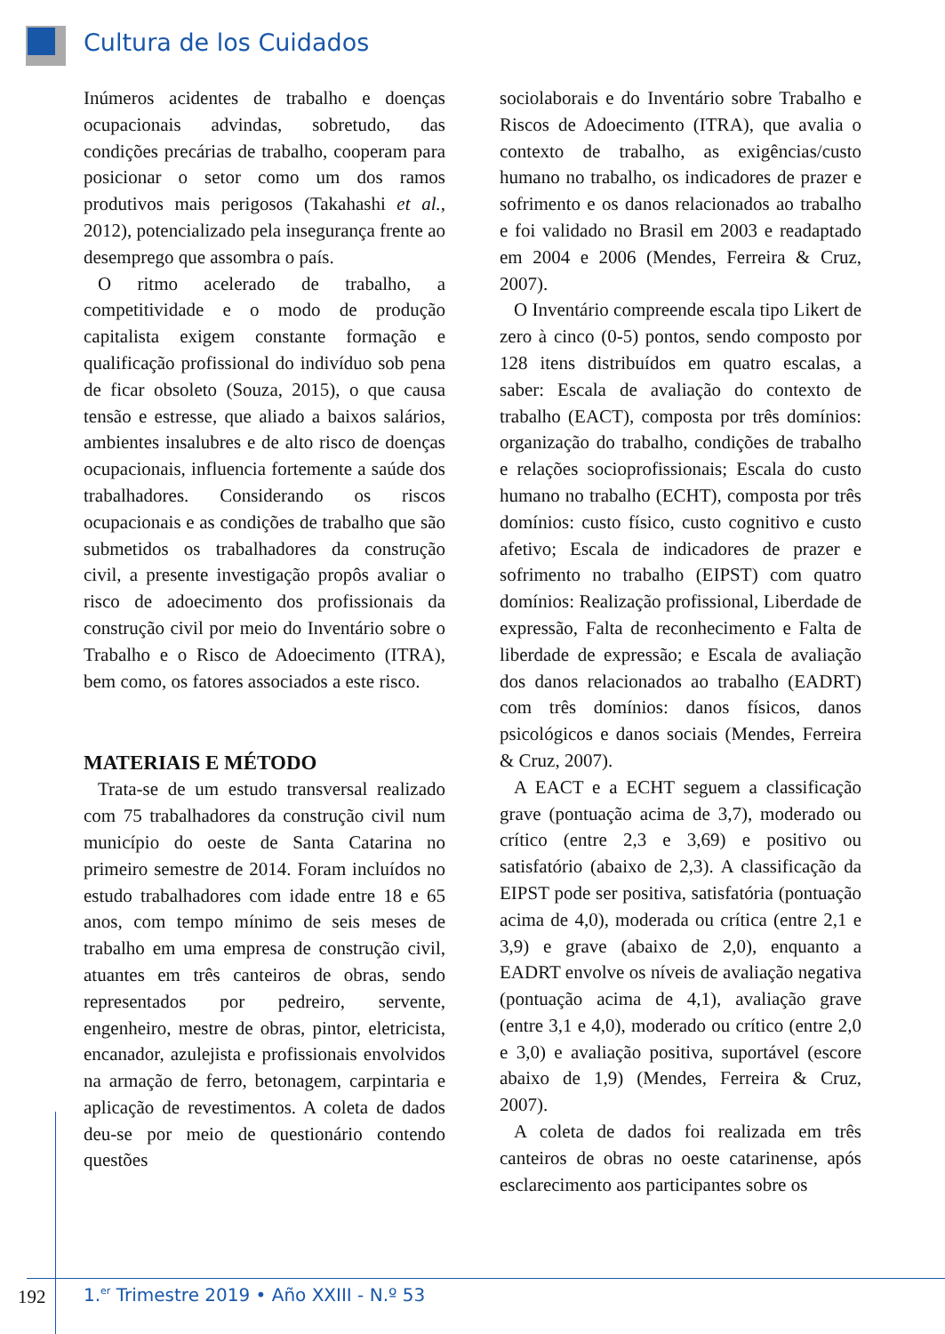Cultura de los Cuidados
Inúmeros acidentes de trabalho e doenças ocupacionais advindas, sobretudo, das condições precárias de trabalho, cooperam para posicionar o setor como um dos ramos produtivos mais perigosos (Takahashi et al., 2012), potencializado pela insegurança frente ao desemprego que assombra o país.
O ritmo acelerado de trabalho, a competitividade e o modo de produção capitalista exigem constante formação e qualificação profissional do indivíduo sob pena de ficar obsoleto (Souza, 2015), o que causa tensão e estresse, que aliado a baixos salários, ambientes insalubres e de alto risco de doenças ocupacionais, influencia fortemente a saúde dos trabalhadores. Considerando os riscos ocupacionais e as condições de trabalho que são submetidos os trabalhadores da construção civil, a presente investigação propôs avaliar o risco de adoecimento dos profissionais da construção civil por meio do Inventário sobre o Trabalho e o Risco de Adoecimento (ITRA), bem como, os fatores associados a este risco.
MATERIAIS E MÉTODO
Trata-se de um estudo transversal realizado com 75 trabalhadores da construção civil num município do oeste de Santa Catarina no primeiro semestre de 2014. Foram incluídos no estudo trabalhadores com idade entre 18 e 65 anos, com tempo mínimo de seis meses de trabalho em uma empresa de construção civil, atuantes em três canteiros de obras, sendo representados por pedreiro, servente, engenheiro, mestre de obras, pintor, eletricista, encanador, azulejista e profissionais envolvidos na armação de ferro, betonagem, carpintaria e aplicação de revestimentos. A coleta de dados deu-se por meio de questionário contendo questões
sociolaborais e do Inventário sobre Trabalho e Riscos de Adoecimento (ITRA), que avalia o contexto de trabalho, as exigências/custo humano no trabalho, os indicadores de prazer e sofrimento e os danos relacionados ao trabalho e foi validado no Brasil em 2003 e readaptado em 2004 e 2006 (Mendes, Ferreira & Cruz, 2007).
O Inventário compreende escala tipo Likert de zero à cinco (0-5) pontos, sendo composto por 128 itens distribuídos em quatro escalas, a saber: Escala de avaliação do contexto de trabalho (EACT), composta por três domínios: organização do trabalho, condições de trabalho e relações socioprofissionais; Escala do custo humano no trabalho (ECHT), composta por três domínios: custo físico, custo cognitivo e custo afetivo; Escala de indicadores de prazer e sofrimento no trabalho (EIPST) com quatro domínios: Realização profissional, Liberdade de expressão, Falta de reconhecimento e Falta de liberdade de expressão; e Escala de avaliação dos danos relacionados ao trabalho (EADRT) com três domínios: danos físicos, danos psicológicos e danos sociais (Mendes, Ferreira & Cruz, 2007).
A EACT e a ECHT seguem a classificação grave (pontuação acima de 3,7), moderado ou crítico (entre 2,3 e 3,69) e positivo ou satisfatório (abaixo de 2,3). A classificação da EIPST pode ser positiva, satisfatória (pontuação acima de 4,0), moderada ou crítica (entre 2,1 e 3,9) e grave (abaixo de 2,0), enquanto a EADRT envolve os níveis de avaliação negativa (pontuação acima de 4,1), avaliação grave (entre 3,1 e 4,0), moderado ou crítico (entre 2,0 e 3,0) e avaliação positiva, suportável (escore abaixo de 1,9) (Mendes, Ferreira & Cruz, 2007).
A coleta de dados foi realizada em três canteiros de obras no oeste catarinense, após esclarecimento aos participantes sobre os
192
1.<sup>er</sup> Trimestre 2019 • Año XXIII - N.º 53